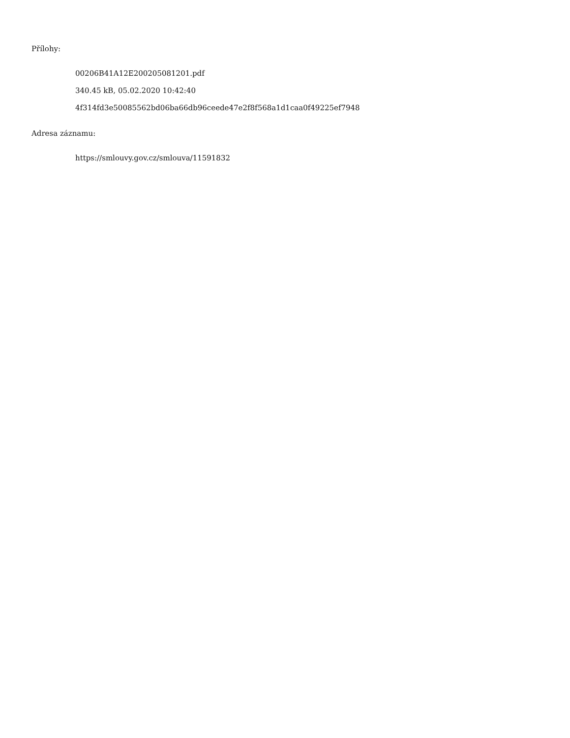Přílohy:
00206B41A12E200205081201.pdf
340.45 kB, 05.02.2020 10:42:40
4f314fd3e50085562bd06ba66db96ceede47e2f8f568a1d1caa0f49225ef7948
Adresa záznamu:
https://smlouvy.gov.cz/smlouva/11591832